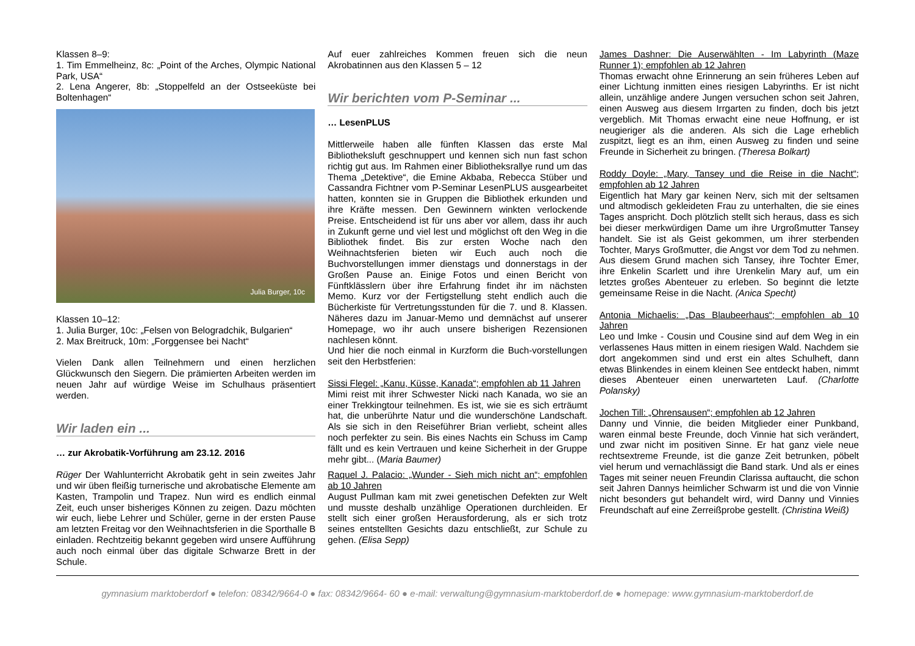Klassen 8–9:
1. Tim Emmelheinz, 8c: „Point of the Arches, Olympic National Park, USA“
2. Lena Angerer, 8b: „Stoppelfeld an der Ostseeküste bei Boltenhagen“
Julia Burger, 10c
Klassen 10–12:
1. Julia Burger, 10c: „Felsen von Belogradchik, Bulgarien“
2. Max Breitruck, 10m: „Forggensee bei Nacht“
Vielen Dank allen Teilnehmern und einen herzlichen Glückwunsch den Siegern. Die prämierten Arbeiten werden im neuen Jahr auf würdige Weise im Schulhaus präsentiert werden.
Wir laden ein ...
… zur Akrobatik-Vorführung am 23.12. 2016
Rüger Der Wahlunterricht Akrobatik geht in sein zweites Jahr und wir üben fleißig turnerische und akrobatische Elemente am Kasten, Trampolin und Trapez. Nun wird es endlich einmal Zeit, euch unser bisheriges Können zu zeigen. Dazu möchten wir euch, liebe Lehrer und Schüler, gerne in der ersten Pause am letzten Freitag vor den Weihnachtsferien in die Sporthalle B einladen. Rechtzeitig bekannt gegeben wird unsere Aufführung auch noch einmal über das digitale Schwarze Brett in der Schule.
Auf euer zahlreiches Kommen freuen sich die neun Akrobatinnen aus den Klassen 5 – 12
Wir berichten vom P-Seminar ...
… LesenPLUS
Mittlerweile haben alle fünften Klassen das erste Mal Bibliotheksluft geschnuppert und kennen sich nun fast schon richtig gut aus. Im Rahmen einer Bibliotheksrallye rund um das Thema „Detektive“, die Emine Akbaba, Rebecca Stüber und Cassandra Fichtner vom P-Seminar LesenPLUS ausgearbeitet hatten, konnten sie in Gruppen die Bibliothek erkunden und ihre Kräfte messen. Den Gewinnern winkten verlockende Preise. Entscheidend ist für uns aber vor allem, dass ihr auch in Zukunft gerne und viel lest und möglichst oft den Weg in die Bibliothek findet. Bis zur ersten Woche nach den Weihnachtsferien bieten wir Euch auch noch die Buchvorstellungen immer dienstags und donnerstags in der Großen Pause an. Einige Fotos und einen Bericht von Fünftklässlern über ihre Erfahrung findet ihr im nächsten Memo. Kurz vor der Fertigstellung steht endlich auch die Bücherkiste für Vertretungsstunden für die 7. und 8. Klassen. Näheres dazu im Januar-Memo und demnächst auf unserer Homepage, wo ihr auch unsere bisherigen Rezensionen nachlesen könnt.
Und hier die noch einmal in Kurzform die Buch-vorstellungen seit den Herbstferien:
Sissi Flegel: „Kanu, Küsse, Kanada“; empfohlen ab 11 Jahren
Mimi reist mit ihrer Schwester Nicki nach Kanada, wo sie an einer Trekkingtour teilnehmen. Es ist, wie sie es sich erträumt hat, die unberührte Natur und die wunderschöne Landschaft. Als sie sich in den Reiseführer Brian verliebt, scheint alles noch perfekter zu sein. Bis eines Nachts ein Schuss im Camp fällt und es kein Vertrauen und keine Sicherheit in der Gruppe mehr gibt... (Maria Baumer)
Raquel J. Palacio: „Wunder - Sieh mich nicht an“; empfohlen ab 10 Jahren
August Pullman kam mit zwei genetischen Defekten zur Welt und musste deshalb unzählige Operationen durchleiden. Er stellt sich einer großen Herausforderung, als er sich trotz seines entstellten Gesichts dazu entschließt, zur Schule zu gehen. (Elisa Sepp)
James Dashner: Die Auserwählten - Im Labyrinth (Maze Runner 1); empfohlen ab 12 Jahren
Thomas erwacht ohne Erinnerung an sein früheres Leben auf einer Lichtung inmitten eines riesigen Labyrinths. Er ist nicht allein, unzählige andere Jungen versuchen schon seit Jahren, einen Ausweg aus diesem Irrgarten zu finden, doch bis jetzt vergeblich. Mit Thomas erwacht eine neue Hoffnung, er ist neugieriger als die anderen. Als sich die Lage erheblich zuspitzt, liegt es an ihm, einen Ausweg zu finden und seine Freunde in Sicherheit zu bringen. (Theresa Bolkart)
Roddy Doyle: „Mary, Tansey und die Reise in die Nacht“; empfohlen ab 12 Jahren
Eigentlich hat Mary gar keinen Nerv, sich mit der seltsamen und altmodisch gekleideten Frau zu unterhalten, die sie eines Tages anspricht. Doch plötzlich stellt sich heraus, dass es sich bei dieser merkwürdigen Dame um ihre Urgroßmutter Tansey handelt. Sie ist als Geist gekommen, um ihrer sterbenden Tochter, Marys Großmutter, die Angst vor dem Tod zu nehmen. Aus diesem Grund machen sich Tansey, ihre Tochter Emer, ihre Enkelin Scarlett und ihre Urenkelin Mary auf, um ein letztes großes Abenteuer zu erleben. So beginnt die letzte gemeinsame Reise in die Nacht. (Anica Specht)
Antonia Michaelis: „Das Blaubeerhaus“; empfohlen ab 10 Jahren
Leo und Imke - Cousin und Cousine sind auf dem Weg in ein verlassenes Haus mitten in einem riesigen Wald. Nachdem sie dort angekommen sind und erst ein altes Schulheft, dann etwas Blinkendes in einem kleinen See entdeckt haben, nimmt dieses Abenteuer einen unerwarteten Lauf. (Charlotte Polansky)
Jochen Till: „Ohrensausen“; empfohlen ab 12 Jahren
Danny und Vinnie, die beiden Mitglieder einer Punkband, waren einmal beste Freunde, doch Vinnie hat sich verändert, und zwar nicht im positiven Sinne. Er hat ganz viele neue rechtsextreme Freunde, ist die ganze Zeit betrunken, pöbelt viel herum und vernachlässigt die Band stark. Und als er eines Tages mit seiner neuen Freundin Clarissa auftaucht, die schon seit Jahren Dannys heimlicher Schwarm ist und die von Vinnie nicht besonders gut behandelt wird, wird Danny und Vinnies Freundschaft auf eine Zerreißprobe gestellt. (Christina Weiß)
gymnasium marktoberdorf ● telefon: 08342/9664-0 ● fax: 08342/9664- 60 ● e-mail: verwaltung@gymnasium-marktoberdorf.de ● homepage: www.gymnasium-marktoberdorf.de